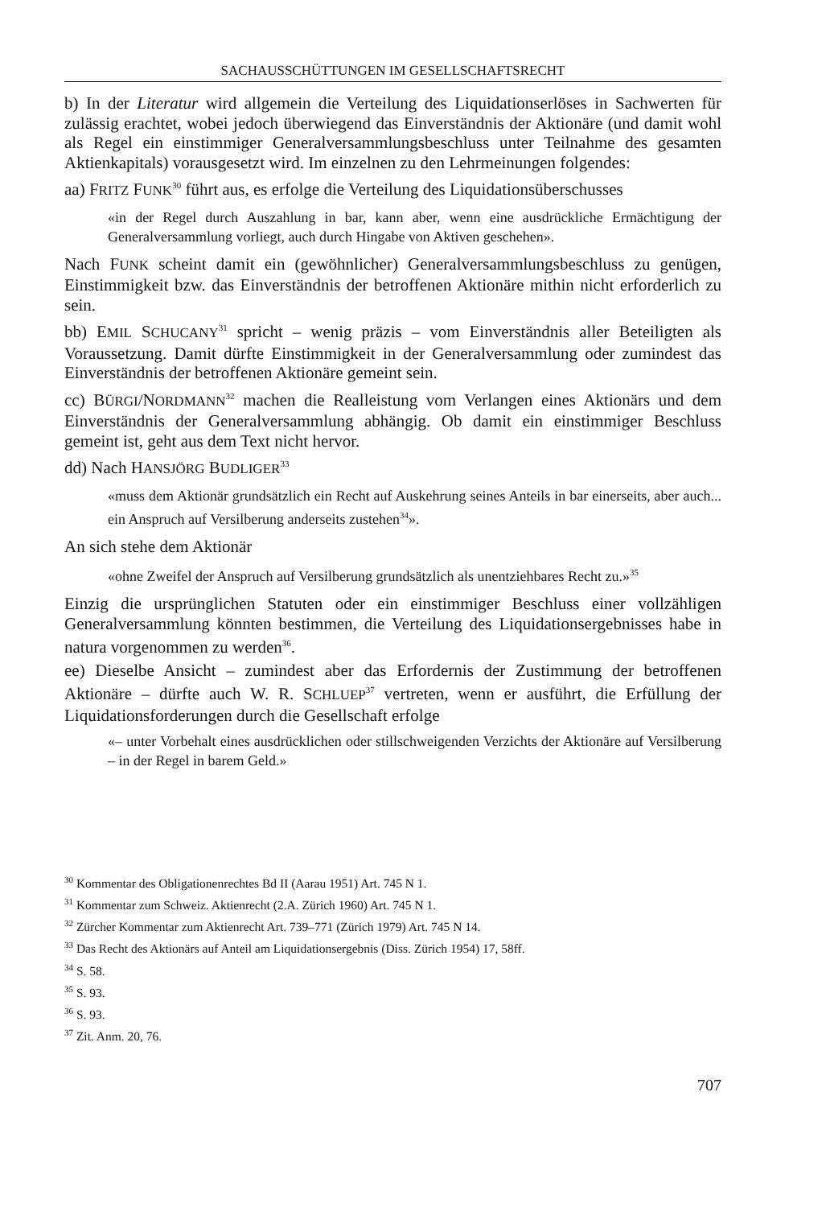SACHAUSSCHÜTTUNGEN IM GESELLSCHAFTSRECHT
b) In der Literatur wird allgemein die Verteilung des Liquidationserlöses in Sachwerten für zulässig erachtet, wobei jedoch überwiegend das Einverständnis der Aktionäre (und damit wohl als Regel ein einstimmiger Generalversammlungsbeschluss unter Teilnahme des gesamten Aktienkapitals) vorausgesetzt wird. Im einzelnen zu den Lehrmeinungen folgendes:
aa) FRITZ FUNK<sup>30</sup> führt aus, es erfolge die Verteilung des Liquidationsüberschusses
«in der Regel durch Auszahlung in bar, kann aber, wenn eine ausdrückliche Ermächtigung der Generalversammlung vorliegt, auch durch Hingabe von Aktiven geschehen».
Nach FUNK scheint damit ein (gewöhnlicher) Generalversammlungsbeschluss zu genügen, Einstimmigkeit bzw. das Einverständnis der betroffenen Aktionäre mithin nicht erforderlich zu sein.
bb) EMIL SCHUCANY<sup>31</sup> spricht – wenig präzis – vom Einverständnis aller Beteiligten als Voraussetzung. Damit dürfte Einstimmigkeit in der Generalversammlung oder zumindest das Einverständnis der betroffenen Aktionäre gemeint sein.
cc) BÜRGI/NORDMANN<sup>32</sup> machen die Realleistung vom Verlangen eines Aktionärs und dem Einverständnis der Generalversammlung abhängig. Ob damit ein einstimmiger Beschluss gemeint ist, geht aus dem Text nicht hervor.
dd) Nach HANSJÖRG BUDLIGER<sup>33</sup>
«muss dem Aktionär grundsätzlich ein Recht auf Auskehrung seines Anteils in bar einerseits, aber auch... ein Anspruch auf Versilberung anderseits zustehen<sup>34</sup>».
An sich stehe dem Aktionär
«ohne Zweifel der Anspruch auf Versilberung grundsätzlich als unentziehbares Recht zu.»<sup>35</sup>
Einzig die ursprünglichen Statuten oder ein einstimmiger Beschluss einer vollzähligen Generalversammlung könnten bestimmen, die Verteilung des Liquidationsergebnisses habe in natura vorgenommen zu werden<sup>36</sup>.
ee) Dieselbe Ansicht – zumindest aber das Erfordernis der Zustimmung der betroffenen Aktionäre – dürfte auch W. R. SCHLUEP<sup>37</sup> vertreten, wenn er ausführt, die Erfüllung der Liquidationsforderungen durch die Gesellschaft erfolge
«– unter Vorbehalt eines ausdrücklichen oder stillschweigenden Verzichts der Aktionäre auf Versilberung – in der Regel in barem Geld.»
<sup>30</sup> Kommentar des Obligationenrechtes Bd II (Aarau 1951) Art. 745 N 1.
<sup>31</sup> Kommentar zum Schweiz. Aktienrecht (2.A. Zürich 1960) Art. 745 N 1.
<sup>32</sup> Zürcher Kommentar zum Aktienrecht Art. 739–771 (Zürich 1979) Art. 745 N 14.
<sup>33</sup> Das Recht des Aktionärs auf Anteil am Liquidationsergebnis (Diss. Zürich 1954) 17, 58ff.
<sup>34</sup> S. 58.
<sup>35</sup> S. 93.
<sup>36</sup> S. 93.
<sup>37</sup> Zit. Anm. 20, 76.
707